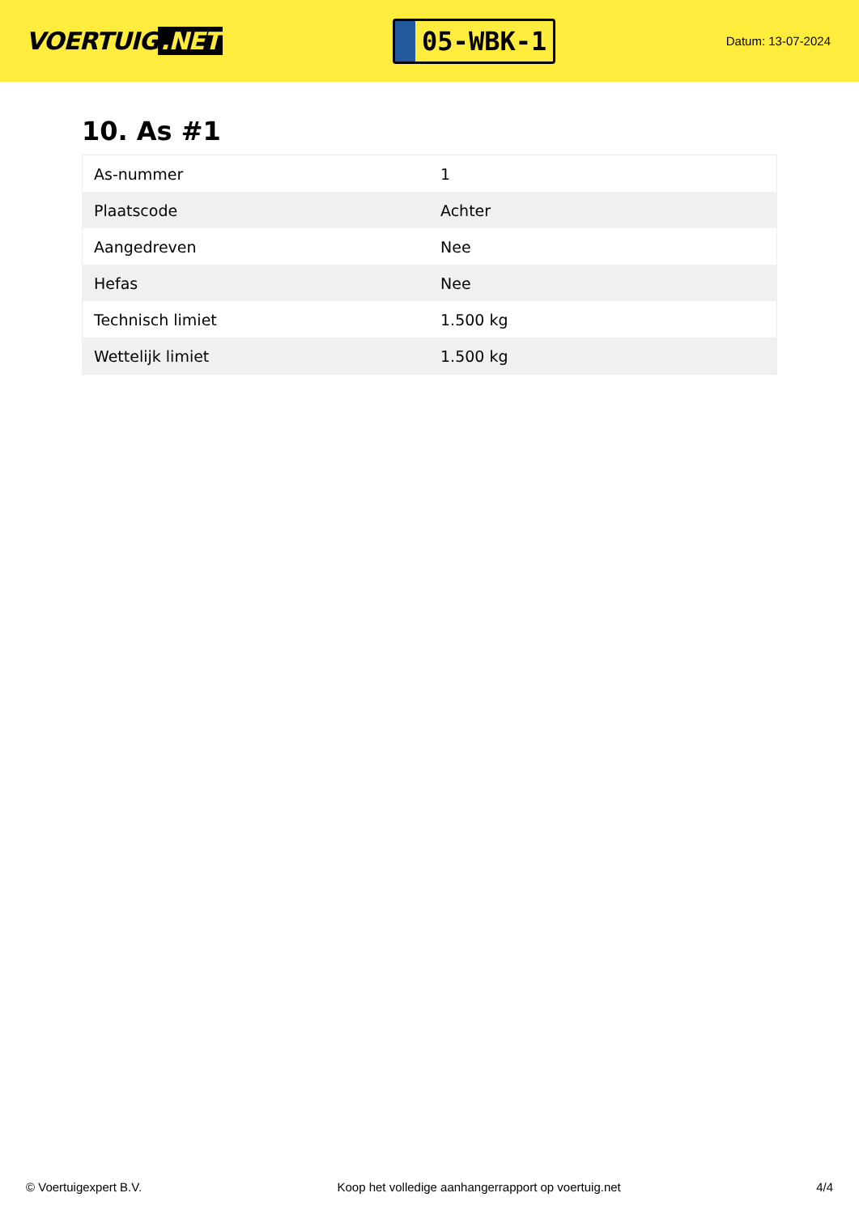VOERTUIG.NET
05-WBK-1
Datum: 13-07-2024
10. As #1
| As-nummer | 1 |
| Plaatscode | Achter |
| Aangedreven | Nee |
| Hefas | Nee |
| Technisch limiet | 1.500 kg |
| Wettelijk limiet | 1.500 kg |
© Voertuigexpert B.V. Koop het volledige aanhangerrapport op voertuig.net 4/4